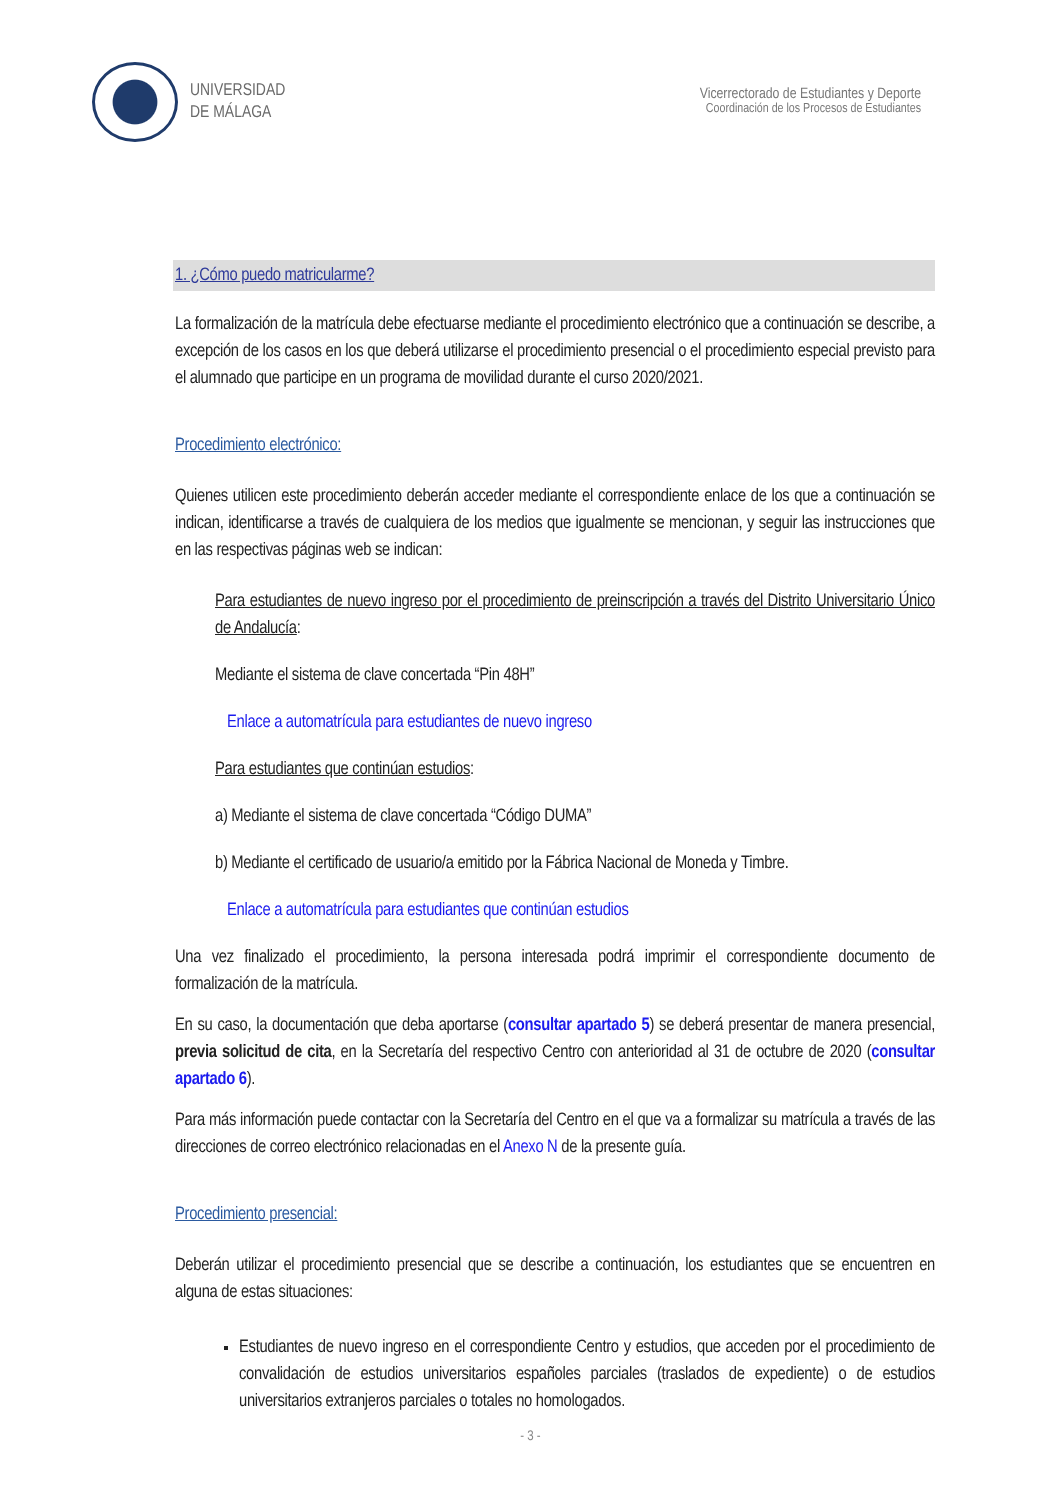UNIVERSIDAD
DE MÁLAGA
Vicerrectorado de Estudiantes y Deporte
Coordinación de los Procesos de Estudiantes
1. ¿Cómo puedo matricularme?
La formalización de la matrícula debe efectuarse mediante el procedimiento electrónico que a continuación se describe, a excepción de los casos en los que deberá utilizarse el procedimiento presencial o el procedimiento especial previsto para el alumnado que participe en un programa de movilidad durante el curso 2020/2021.
Procedimiento electrónico:
Quienes utilicen este procedimiento deberán acceder mediante el correspondiente enlace de los que a continuación se indican, identificarse a través de cualquiera de los medios que igualmente se mencionan, y seguir las instrucciones que en las respectivas páginas web se indican:
Para estudiantes de nuevo ingreso por el procedimiento de preinscripción a través del Distrito Universitario Único de Andalucía:
Mediante el sistema de clave concertada “Pin 48H”
Enlace a automatrícula para estudiantes de nuevo ingreso
Para estudiantes que continúan estudios:
a) Mediante el sistema de clave concertada “Código DUMA”
b) Mediante el certificado de usuario/a emitido por la Fábrica Nacional de Moneda y Timbre.
Enlace a automatrícula para estudiantes que continúan estudios
Una vez finalizado el procedimiento, la persona interesada podrá imprimir el correspondiente documento de formalización de la matrícula.
En su caso, la documentación que deba aportarse (consultar apartado 5) se deberá presentar de manera presencial, previa solicitud de cita, en la Secretaría del respectivo Centro con anterioridad al 31 de octubre de 2020 (consultar apartado 6).
Para más información puede contactar con la Secretaría del Centro en el que va a formalizar su matrícula a través de las direcciones de correo electrónico relacionadas en el Anexo N de la presente guía.
Procedimiento presencial:
Deberán utilizar el procedimiento presencial que se describe a continuación, los estudiantes que se encuentren en alguna de estas situaciones:
Estudiantes de nuevo ingreso en el correspondiente Centro y estudios, que acceden por el procedimiento de convalidación de estudios universitarios españoles parciales (traslados de expediente) o de estudios universitarios extranjeros parciales o totales no homologados.
- 3 -